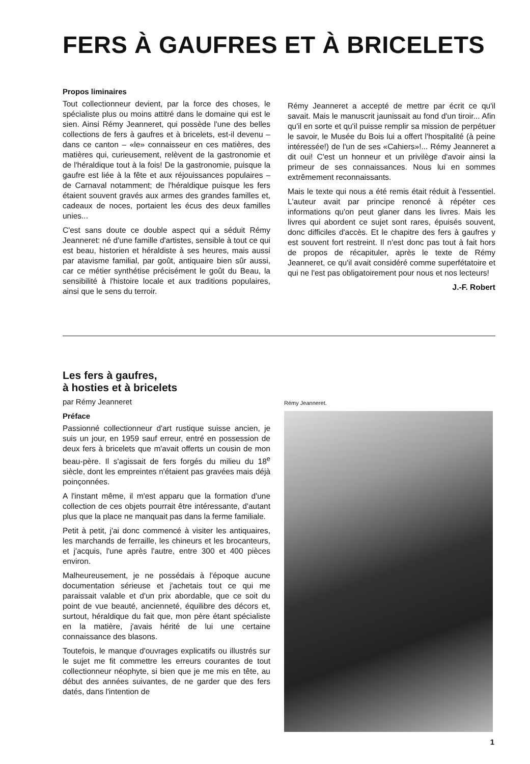FERS À GAUFRES ET À BRICELETS
Propos liminaires
Tout collectionneur devient, par la force des choses, le spécialiste plus ou moins attitré dans le domaine qui est le sien. Ainsi Rémy Jeanneret, qui possède l'une des belles collections de fers à gaufres et à bricelets, est-il devenu – dans ce canton – «le» connaisseur en ces matières, des matières qui, curieusement, relèvent de la gastronomie et de l'héraldique tout à la fois! De la gastronomie, puisque la gaufre est liée à la fête et aux réjouissances populaires – de Carnaval notamment; de l'héraldique puisque les fers étaient souvent gravés aux armes des grandes familles et, cadeaux de noces, portaient les écus des deux familles unies...
C'est sans doute ce double aspect qui a séduit Rémy Jeanneret: né d'une famille d'artistes, sensible à tout ce qui est beau, historien et héraldiste à ses heures, mais aussi par atavisme familial, par goût, antiquaire bien sûr aussi, car ce métier synthétise précisément le goût du Beau, la sensibilité à l'histoire locale et aux traditions populaires, ainsi que le sens du terroir.
Rémy Jeanneret a accepté de mettre par écrit ce qu'il savait. Mais le manuscrit jaunissait au fond d'un tiroir... Afin qu'il en sorte et qu'il puisse remplir sa mission de perpétuer le savoir, le Musée du Bois lui a offert l'hospitalité (à peine intéressée!) de l'un de ses «Cahiers»!... Rémy Jeanneret a dit oui! C'est un honneur et un privilège d'avoir ainsi la primeur de ses connaissances. Nous lui en sommes extrêmement reconnaissants.
Mais le texte qui nous a été remis était réduit à l'essentiel. L'auteur avait par principe renoncé à répéter ces informations qu'on peut glaner dans les livres. Mais les livres qui abordent ce sujet sont rares, épuisés souvent, donc difficiles d'accès. Et le chapitre des fers à gaufres y est souvent fort restreint. Il n'est donc pas tout à fait hors de propos de récapituler, après le texte de Rémy Jeanneret, ce qu'il avait considéré comme superfétatoire et qui ne l'est pas obligatoirement pour nous et nos lecteurs!
J.-F. Robert
Les fers à gaufres,
à hosties et à bricelets
par Rémy Jeanneret
Préface
Passionné collectionneur d'art rustique suisse ancien, je suis un jour, en 1959 sauf erreur, entré en possession de deux fers à bricelets que m'avait offerts un cousin de mon beau-père. Il s'agissait de fers forgés du milieu du 18<sup>e</sup> siècle, dont les empreintes n'étaient pas gravées mais déjà poinçonnées.
A l'instant même, il m'est apparu que la formation d'une collection de ces objets pourrait être intéressante, d'autant plus que la place ne manquait pas dans la ferme familiale.
Petit à petit, j'ai donc commencé à visiter les antiquaires, les marchands de ferraille, les chineurs et les brocanteurs, et j'acquis, l'une après l'autre, entre 300 et 400 pièces environ.
Malheureusement, je ne possédais à l'époque aucune documentation sérieuse et j'achetais tout ce qui me paraissait valable et d'un prix abordable, que ce soit du point de vue beauté, ancienneté, équilibre des décors et, surtout, héraldique du fait que, mon père étant spécialiste en la matière, j'avais hérité de lui une certaine connaissance des blasons.
Toutefois, le manque d'ouvrages explicatifs ou illustrés sur le sujet me fit commettre les erreurs courantes de tout collectionneur néophyte, si bien que je me mis en tête, au début des années suivantes, de ne garder que des fers datés, dans l'intention de
Rémy Jeanneret.
1